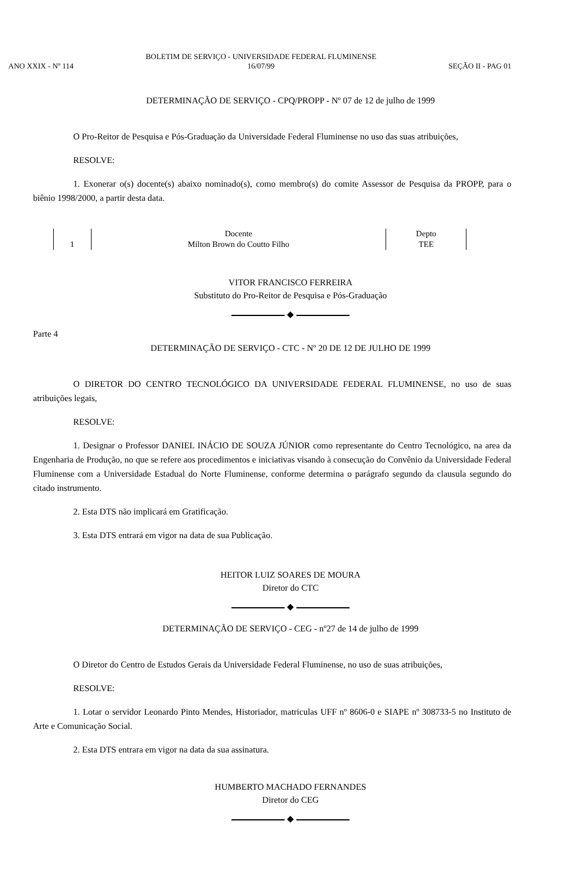ANO XXIX - Nº 114
BOLETIM DE SERVIÇO - UNIVERSIDADE FEDERAL FLUMINENSE
16/07/99
SEÇÃO II - PAG 01
DETERMINAÇÃO DE SERVIÇO - CPQ/PROPP - Nº 07 de 12 de julho de 1999
O Pro-Reitor de Pesquisa e Pós-Graduação da Universidade Federal Fluminense no uso das suas atribuições,
RESOLVE:
1. Exonerar o(s) docente(s) abaixo nominado(s), como membro(s) do comite Assessor de Pesquisa da PROPP, para o biênio 1998/2000, a partir desta data.
| | Docente | Depto |
| --- | --- | --- |
| 1 | Milton Brown do Coutto Filho | TEE |
VITOR FRANCISCO FERREIRA
Substituto do Pro-Reitor de Pesquisa e Pós-Graduação
◆
Parte 4
DETERMINAÇÃO DE SERVIÇO - CTC - Nº 20 DE 12 DE JULHO DE 1999
O DIRETOR DO CENTRO TECNOLÓGICO DA UNIVERSIDADE FEDERAL FLUMINENSE, no uso de suas atribuições legais,
RESOLVE:
1. Designar o Professor DANIEL INÁCIO DE SOUZA JÚNIOR como representante do Centro Tecnológico, na area da Engenharia de Produção, no que se refere aos procedimentos e iniciativas visando à consecução do Convênio da Universidade Federal Fluminense com a Universidade Estadual do Norte Fluminense, conforme determina o parágrafo segundo da clausula segundo do citado instrumento.
2. Esta DTS não implicará em Gratificação.
3. Esta DTS entrará em vigor na data de sua Publicação.
HEITOR LUIZ SOARES DE MOURA
Diretor do CTC
◆
DETERMINAÇÃO DE SERVIÇO - CEG - nº27 de 14 de julho de 1999
O Diretor do Centro de Estudos Gerais da Universidade Federal Fluminense, no uso de suas atribuições,
RESOLVE:
1. Lotar o servidor Leonardo Pinto Mendes, Historiador, matriculas UFF nº 8606-0 e SIAPE nº 308733-5 no Instituto de Arte e Comunicação Social.
2. Esta DTS entrara em vigor na data da sua assinatura.
HUMBERTO MACHADO FERNANDES
Diretor do CEG
◆